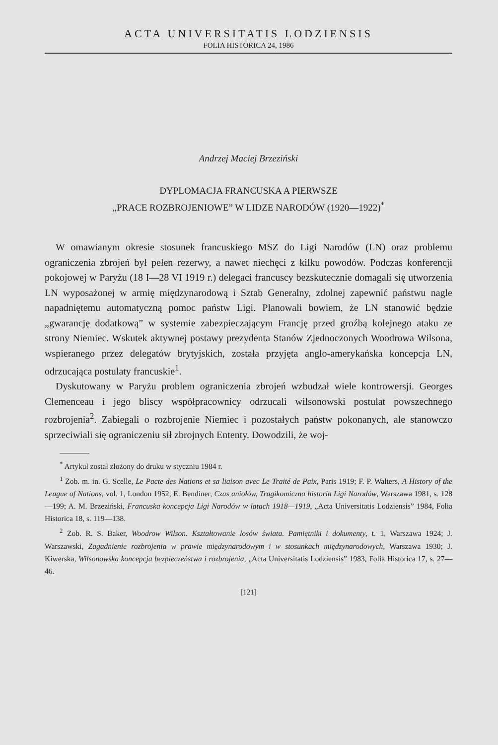ACTA UNIVERSITATIS LODZIENSIS
FOLIA HISTORICA 24, 1986
Andrzej Maciej Brzeziński
DYPLOMACJA FRANCUSKA A PIERWSZE
„PRACE ROZBROJENIOWE” W LIDZE NARODÓW (1920—1922)<sup>*</sup>
W omawianym okresie stosunek francuskiego MSZ do Ligi Narodów (LN) oraz problemu ograniczenia zbrojeń był pełen rezerwy, a nawet niechęci z kilku powodów. Podczas konferencji pokojowej w Paryżu (18 I—28 VI 1919 r.) delegaci francuscy bezskutecznie domagali się utworzenia LN wyposażonej w armię międzynarodową i Sztab Generalny, zdolnej zapewnić państwu nagle napadniętemu automatyczną pomoc państw Ligi. Planowali bowiem, że LN stanowić będzie „gwarancję dodatkową” w systemie zabezpieczającym Francję przed groźbą kolejnego ataku ze strony Niemiec. Wskutek aktywnej postawy prezydenta Stanów Zjednoczonych Woodrowa Wilsona, wspieranego przez delegatów brytyjskich, została przyjęta anglo-amerykańska koncepcja LN, odrzucająca postulaty francuskie<sup>1</sup>.
Dyskutowany w Paryżu problem ograniczenia zbrojeń wzbudzał wiele kontrowersji. Georges Clemenceau i jego bliscy współpracownicy odrzucali wilsonowski postulat powszechnego rozbrojenia<sup>2</sup>. Zabiegali o rozbrojenie Niemiec i pozostałych państw pokonanych, ale stanowczo sprzeciwiali się ograniczeniu sił zbrojnych Ententy. Dowodzili, że woj-
<sup>*</sup> Artykuł został złożony do druku w styczniu 1984 r.
<sup>1</sup> Zob. m. in. G. Scelle, Le Pacte des Nations et sa liaison avec Le Traité de Paix, Paris 1919; F. P. Walters, A History of the League of Nations, vol. 1, London 1952; E. Bendiner, Czas aniołów, Tragikomiczna historia Ligi Narodów, Warszawa 1981, s. 128—199; A. M. Brzeziński, Francuska koncepcja Ligi Narodów w latach 1918—1919, „Acta Universitatis Lodziensis” 1984, Folia Historica 18, s. 119—138.
<sup>2</sup> Zob. R. S. Baker, Woodrow Wilson. Kształtowanie losów świata. Pamiętniki i dokumenty, t. 1, Warszawa 1924; J. Warszawski, Zagadnienie rozbrojenia w prawie międzynarodowym i w stosunkach międzynarodowych, Warszawa 1930; J. Kiwerska, Wilsonowska koncepcja bezpieczeństwa i rozbrojenia, „Acta Universitatis Lodziensis” 1983, Folia Historica 17, s. 27—46.
[121]